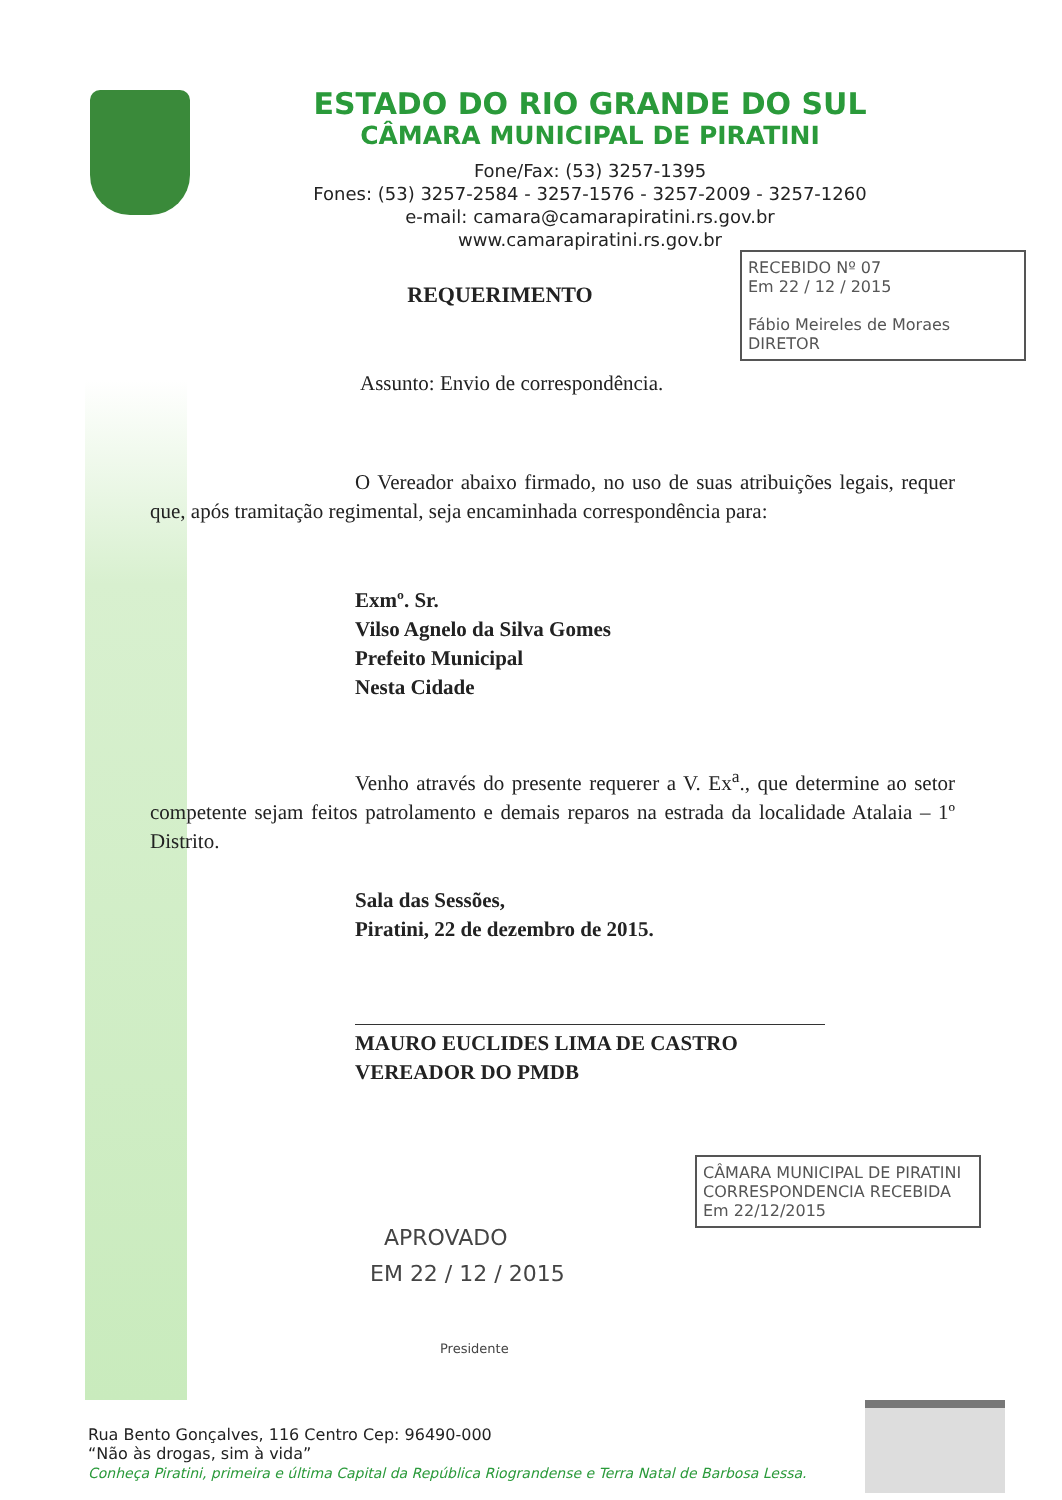ESTADO DO RIO GRANDE DO SUL
CÂMARA MUNICIPAL DE PIRATINI
Fone/Fax: (53) 3257-1395
Fones: (53) 3257-2584 - 3257-1576 - 3257-2009 - 3257-1260
e-mail: camara@camarapiratini.rs.gov.br
www.camarapiratini.rs.gov.br
RECEBIDO Nº 07
Em 22 / 12 / 2015
Fábio Meireles de Moraes
DIRETOR
REQUERIMENTO
Assunto: Envio de correspondência.
O Vereador abaixo firmado, no uso de suas atribuições legais, requer que, após tramitação regimental, seja encaminhada correspondência para:
Exmº. Sr.
Vilso Agnelo da Silva Gomes
Prefeito Municipal
Nesta Cidade
Venho através do presente requerer a V. Ex<sup>a</sup>., que determine ao setor competente sejam feitos patrolamento e demais reparos na estrada da localidade Atalaia – 1º Distrito.
Sala das Sessões,
Piratini, 22 de dezembro de 2015.
MAURO EUCLIDES LIMA DE CASTRO
VEREADOR DO PMDB
CÂMARA MUNICIPAL DE PIRATINI
CORRESPONDENCIA RECEBIDA
Em 22/12/2015
APROVADO
EM 22 / 12 / 2015
Presidente
Rua Bento Gonçalves, 116 Centro Cep: 96490-000
“Não às drogas, sim à vida”
Conheça Piratini, primeira e última Capital da República Riograndense e Terra Natal de Barbosa Lessa.